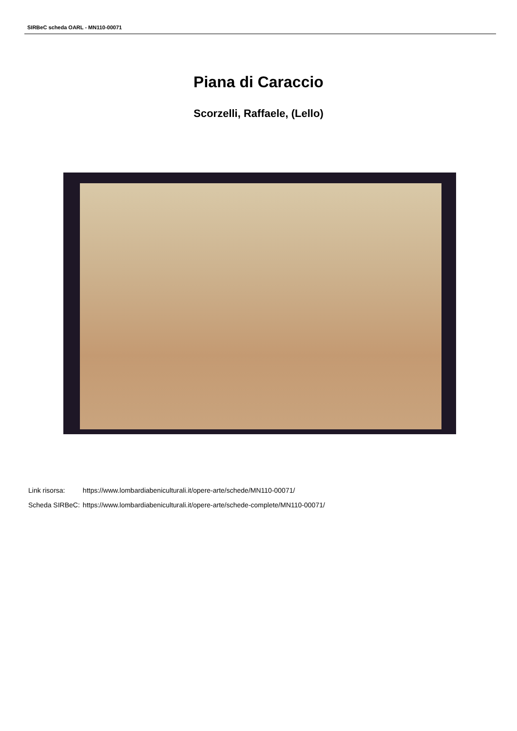SIRBeC scheda OARL - MN110-00071
Piana di Caraccio
Scorzelli, Raffaele, (Lello)
| Link risorsa: | https://www.lombardiabeniculturali.it/opere-arte/schede/MN110-00071/ |
| Scheda SIRBeC: | https://www.lombardiabeniculturali.it/opere-arte/schede-complete/MN110-00071/ |